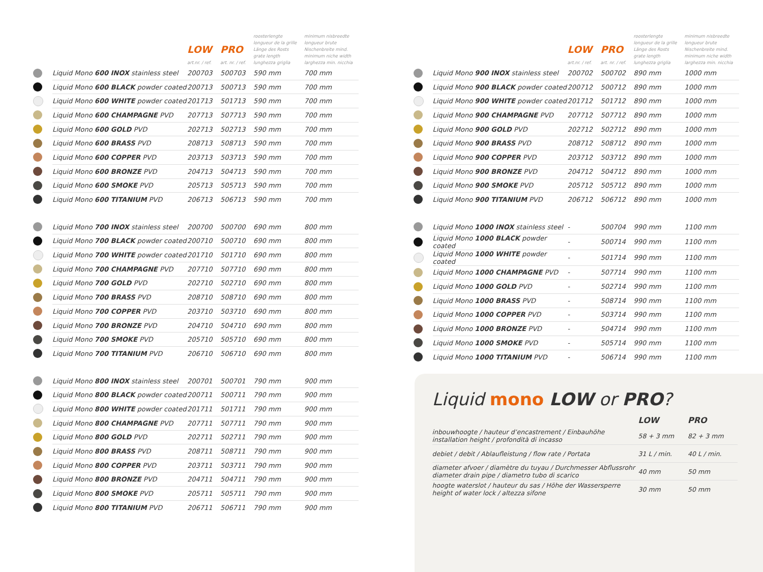| | | LOW art.nr. / ref. | PRO art. nr. / ref. | roosterlengte longueur de la grille Länge des Rosts grate length lunghezza griglia | minimum nisbreedte longueur brute Nischenbreite mind. minimum niche width larghezza min. nicchia |
| --- | --- | --- | --- | --- | --- |
| | Liquid Mono 600 INOX stainless steel | 200703 | 500703 | 590 mm | 700 mm |
| | Liquid Mono 600 BLACK powder coated | 200713 | 500713 | 590 mm | 700 mm |
| | Liquid Mono 600 WHITE powder coated | 201713 | 501713 | 590 mm | 700 mm |
| | Liquid Mono 600 CHAMPAGNE PVD | 207713 | 507713 | 590 mm | 700 mm |
| | Liquid Mono 600 GOLD PVD | 202713 | 502713 | 590 mm | 700 mm |
| | Liquid Mono 600 BRASS PVD | 208713 | 508713 | 590 mm | 700 mm |
| | Liquid Mono 600 COPPER PVD | 203713 | 503713 | 590 mm | 700 mm |
| | Liquid Mono 600 BRONZE PVD | 204713 | 504713 | 590 mm | 700 mm |
| | Liquid Mono 600 SMOKE PVD | 205713 | 505713 | 590 mm | 700 mm |
| | Liquid Mono 600 TITANIUM PVD | 206713 | 506713 | 590 mm | 700 mm |
| | Liquid Mono 700 INOX stainless steel | 200700 | 500700 | 690 mm | 800 mm |
| | Liquid Mono 700 BLACK powder coated | 200710 | 500710 | 690 mm | 800 mm |
| | Liquid Mono 700 WHITE powder coated | 201710 | 501710 | 690 mm | 800 mm |
| | Liquid Mono 700 CHAMPAGNE PVD | 207710 | 507710 | 690 mm | 800 mm |
| | Liquid Mono 700 GOLD PVD | 202710 | 502710 | 690 mm | 800 mm |
| | Liquid Mono 700 BRASS PVD | 208710 | 508710 | 690 mm | 800 mm |
| | Liquid Mono 700 COPPER PVD | 203710 | 503710 | 690 mm | 800 mm |
| | Liquid Mono 700 BRONZE PVD | 204710 | 504710 | 690 mm | 800 mm |
| | Liquid Mono 700 SMOKE PVD | 205710 | 505710 | 690 mm | 800 mm |
| | Liquid Mono 700 TITANIUM PVD | 206710 | 506710 | 690 mm | 800 mm |
| | Liquid Mono 800 INOX stainless steel | 200701 | 500701 | 790 mm | 900 mm |
| | Liquid Mono 800 BLACK powder coated | 200711 | 500711 | 790 mm | 900 mm |
| | Liquid Mono 800 WHITE powder coated | 201711 | 501711 | 790 mm | 900 mm |
| | Liquid Mono 800 CHAMPAGNE PVD | 207711 | 507711 | 790 mm | 900 mm |
| | Liquid Mono 800 GOLD PVD | 202711 | 502711 | 790 mm | 900 mm |
| | Liquid Mono 800 BRASS PVD | 208711 | 508711 | 790 mm | 900 mm |
| | Liquid Mono 800 COPPER PVD | 203711 | 503711 | 790 mm | 900 mm |
| | Liquid Mono 800 BRONZE PVD | 204711 | 504711 | 790 mm | 900 mm |
| | Liquid Mono 800 SMOKE PVD | 205711 | 505711 | 790 mm | 900 mm |
| | Liquid Mono 800 TITANIUM PVD | 206711 | 506711 | 790 mm | 900 mm |
| | | LOW art.nr. / ref. | PRO art. nr. / ref. | roosterlengte longueur de la grille Länge des Rosts grate length lunghezza griglia | minimum nisbreedte longueur brute Nischenbreite mind. minimum niche width larghezza min. nicchia |
| --- | --- | --- | --- | --- | --- |
| | Liquid Mono 900 INOX stainless steel | 200702 | 500702 | 890 mm | 1000 mm |
| | Liquid Mono 900 BLACK powder coated | 200712 | 500712 | 890 mm | 1000 mm |
| | Liquid Mono 900 WHITE powder coated | 201712 | 501712 | 890 mm | 1000 mm |
| | Liquid Mono 900 CHAMPAGNE PVD | 207712 | 507712 | 890 mm | 1000 mm |
| | Liquid Mono 900 GOLD PVD | 202712 | 502712 | 890 mm | 1000 mm |
| | Liquid Mono 900 BRASS PVD | 208712 | 508712 | 890 mm | 1000 mm |
| | Liquid Mono 900 COPPER PVD | 203712 | 503712 | 890 mm | 1000 mm |
| | Liquid Mono 900 BRONZE PVD | 204712 | 504712 | 890 mm | 1000 mm |
| | Liquid Mono 900 SMOKE PVD | 205712 | 505712 | 890 mm | 1000 mm |
| | Liquid Mono 900 TITANIUM PVD | 206712 | 506712 | 890 mm | 1000 mm |
| | Liquid Mono 1000 INOX stainless steel | - | 500704 | 990 mm | 1100 mm |
| | Liquid Mono 1000 BLACK powder coated | - | 500714 | 990 mm | 1100 mm |
| | Liquid Mono 1000 WHITE powder coated | - | 501714 | 990 mm | 1100 mm |
| | Liquid Mono 1000 CHAMPAGNE PVD | - | 507714 | 990 mm | 1100 mm |
| | Liquid Mono 1000 GOLD PVD | - | 502714 | 990 mm | 1100 mm |
| | Liquid Mono 1000 BRASS PVD | - | 508714 | 990 mm | 1100 mm |
| | Liquid Mono 1000 COPPER PVD | - | 503714 | 990 mm | 1100 mm |
| | Liquid Mono 1000 BRONZE PVD | - | 504714 | 990 mm | 1100 mm |
| | Liquid Mono 1000 SMOKE PVD | - | 505714 | 990 mm | 1100 mm |
| | Liquid Mono 1000 TITANIUM PVD | - | 506714 | 990 mm | 1100 mm |
Liquid mono LOW or PRO?
| | LOW | PRO |
| --- | --- | --- |
| inbouwhoogte / hauteur d’encastrement / Einbauhöhe installation height / profondità di incasso | 58 + 3 mm | 82 + 3 mm |
| debiet / debit / Ablaufleistung / flow rate / Portata | 31 L / min. | 40 L / min. |
| diameter afvoer / diamètre du tuyau / Durchmesser Abflussrohr diameter drain pipe / diametro tubo di scarico | 40 mm | 50 mm |
| hoogte waterslot / hauteur du sas / Höhe der Wassersperre height of water lock / altezza sifone | 30 mm | 50 mm |